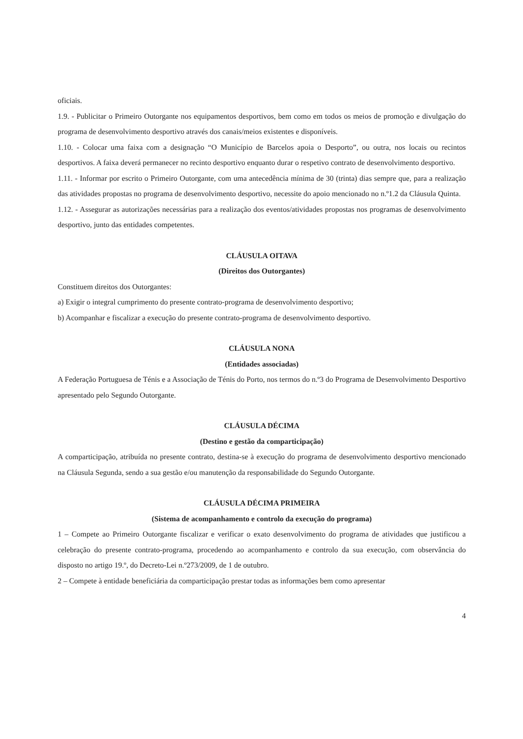oficiais.
1.9. - Publicitar o Primeiro Outorgante nos equipamentos desportivos, bem como em todos os meios de promoção e divulgação do programa de desenvolvimento desportivo através dos canais/meios existentes e disponíveis.
1.10. - Colocar uma faixa com a designação “O Município de Barcelos apoia o Desporto”, ou outra, nos locais ou recintos desportivos. A faixa deverá permanecer no recinto desportivo enquanto durar o respetivo contrato de desenvolvimento desportivo.
1.11. - Informar por escrito o Primeiro Outorgante, com uma antecedência mínima de 30 (trinta) dias sempre que, para a realização das atividades propostas no programa de desenvolvimento desportivo, necessite do apoio mencionado no n.º1.2 da Cláusula Quinta.
1.12. - Assegurar as autorizações necessárias para a realização dos eventos/atividades propostas nos programas de desenvolvimento desportivo, junto das entidades competentes.
CLÁUSULA OITAVA
(Direitos dos Outorgantes)
Constituem direitos dos Outorgantes:
a) Exigir o integral cumprimento do presente contrato-programa de desenvolvimento desportivo;
b) Acompanhar e fiscalizar a execução do presente contrato-programa de desenvolvimento desportivo.
CLÁUSULA NONA
(Entidades associadas)
A Federação Portuguesa de Ténis e a Associação de Ténis do Porto, nos termos do n.º3 do Programa de Desenvolvimento Desportivo apresentado pelo Segundo Outorgante.
CLÁUSULA DÉCIMA
(Destino e gestão da comparticipação)
A comparticipação, atribuída no presente contrato, destina-se à execução do programa de desenvolvimento desportivo mencionado na Cláusula Segunda, sendo a sua gestão e/ou manutenção da responsabilidade do Segundo Outorgante.
CLÁUSULA DÉCIMA PRIMEIRA
(Sistema de acompanhamento e controlo da execução do programa)
1 – Compete ao Primeiro Outorgante fiscalizar e verificar o exato desenvolvimento do programa de atividades que justificou a celebração do presente contrato-programa, procedendo ao acompanhamento e controlo da sua execução, com observância do disposto no artigo 19.º, do Decreto-Lei n.º273/2009, de 1 de outubro.
2 – Compete à entidade beneficiária da comparticipação prestar todas as informações bem como apresentar
4